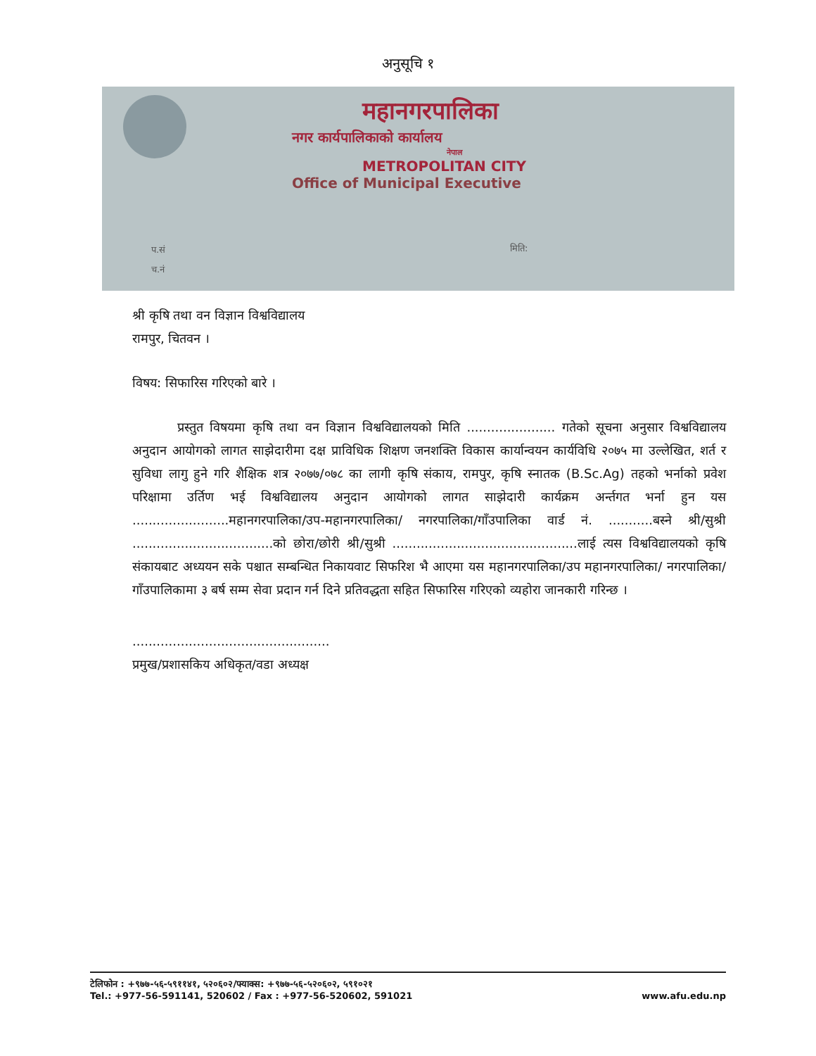अनुसूचि १
महानगरपालिका
नगर कार्यपालिकाको कार्यालय
नेपाल
METROPOLITAN CITY
Office of Municipal Executive
प.सं
च.नं
मिति:
श्री कृषि तथा वन विज्ञान विश्वविद्यालय
रामपुर, चितवन ।
विषय: सिफारिस गरिएको बारे ।
प्रस्तुत विषयमा कृषि तथा वन विज्ञान विश्वविद्यालयको मिति ...................... गतेको सूचना अनुसार विश्वविद्यालय अनुदान आयोगको लागत साझेदारीमा दक्ष प्राविधिक शिक्षण जनशक्ति विकास कार्यान्वयन कार्यविधि २०७५ मा उल्लेखित, शर्त र सुविधा लागु हुने गरि शैक्षिक शत्र २०७७/०७८ का लागी कृषि संकाय, रामपुर, कृषि स्नातक (B.Sc.Ag) तहको भर्नाको प्रवेश परिक्षामा उर्तिण भई विश्वविद्यालय अनुदान आयोगको लागत साझेदारी कार्यक्रम अर्न्तगत भर्ना हुन यस ........................महानगरपालिका/उप-महानगरपालिका/ नगरपालिका/गाँउपालिका वार्ड नं. ...........बस्ने श्री/सुश्री ...................................को छोरा/छोरी श्री/सुश्री ..............................................लाई त्यस विश्वविद्यालयको कृषि संकायबाट अध्ययन सके पश्चात सम्बन्धित निकायवाट सिफरिश भै आएमा यस महानगरपालिका/उप महानगरपालिका/ नगरपालिका/गाँउपालिकामा ३ बर्ष सम्म सेवा प्रदान गर्न दिने प्रतिवद्धता सहित सिफारिस गरिएको व्यहोरा जानकारी गरिन्छ ।
.................................................
प्रमुख/प्रशासकिय अधिकृत/वडा अध्यक्ष
टेलिफोन : +९७७-५६-५९११४१, ५२०६०२/फ्याक्स: +९७७-५६-५२०६०२, ५९१०२१
Tel.: +977-56-591141, 520602 / Fax : +977-56-520602, 591021
www.afu.edu.np